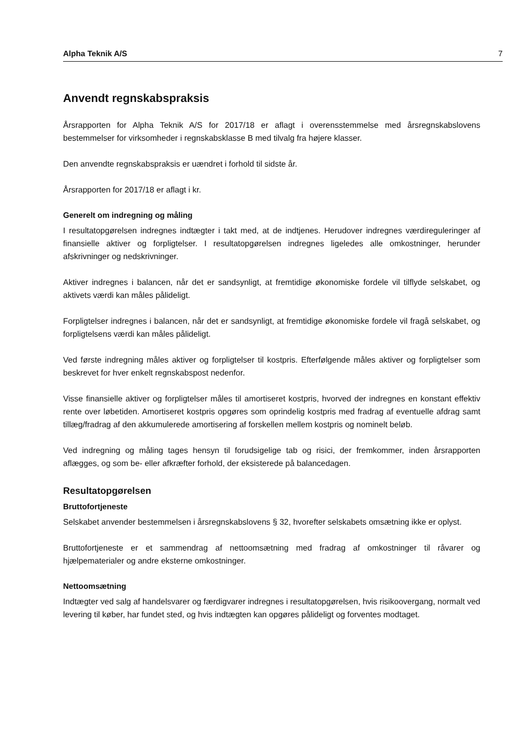Alpha Teknik A/S 7
Anvendt regnskabspraksis
Årsrapporten for Alpha Teknik A/S for 2017/18 er aflagt i overensstemmelse med årsregnskabslovens bestemmelser for virksomheder i regnskabsklasse B med tilvalg fra højere klasser.
Den anvendte regnskabspraksis er uændret i forhold til sidste år.
Årsrapporten for 2017/18 er aflagt i kr.
Generelt om indregning og måling
I resultatopgørelsen indregnes indtægter i takt med, at de indtjenes. Herudover indregnes værdireguleringer af finansielle aktiver og forpligtelser. I resultatopgørelsen indregnes ligeledes alle omkostninger, herunder afskrivninger og nedskrivninger.
Aktiver indregnes i balancen, når det er sandsynligt, at fremtidige økonomiske fordele vil tilflyde selskabet, og aktivets værdi kan måles pålideligt.
Forpligtelser indregnes i balancen, når det er sandsynligt, at fremtidige økonomiske fordele vil fragå selskabet, og forpligtelsens værdi kan måles pålideligt.
Ved første indregning måles aktiver og forpligtelser til kostpris. Efterfølgende måles aktiver og forpligtelser som beskrevet for hver enkelt regnskabspost nedenfor.
Visse finansielle aktiver og forpligtelser måles til amortiseret kostpris, hvorved der indregnes en konstant effektiv rente over løbetiden. Amortiseret kostpris opgøres som oprindelig kostpris med fradrag af eventuelle afdrag samt tillæg/fradrag af den akkumulerede amortisering af forskellen mellem kostpris og nominelt beløb.
Ved indregning og måling tages hensyn til forudsigelige tab og risici, der fremkommer, inden årsrapporten aflægges, og som be- eller afkræfter forhold, der eksisterede på balancedagen.
Resultatopgørelsen
Bruttofortjeneste
Selskabet anvender bestemmelsen i årsregnskabslovens § 32, hvorefter selskabets omsætning ikke er oplyst.
Bruttofortjeneste er et sammendrag af nettoomsætning med fradrag af omkostninger til råvarer og hjælpematerialer og andre eksterne omkostninger.
Nettoomsætning
Indtægter ved salg af handelsvarer og færdigvarer indregnes i resultatopgørelsen, hvis risikoovergang, normalt ved levering til køber, har fundet sted, og hvis indtægten kan opgøres pålideligt og forventes modtaget.